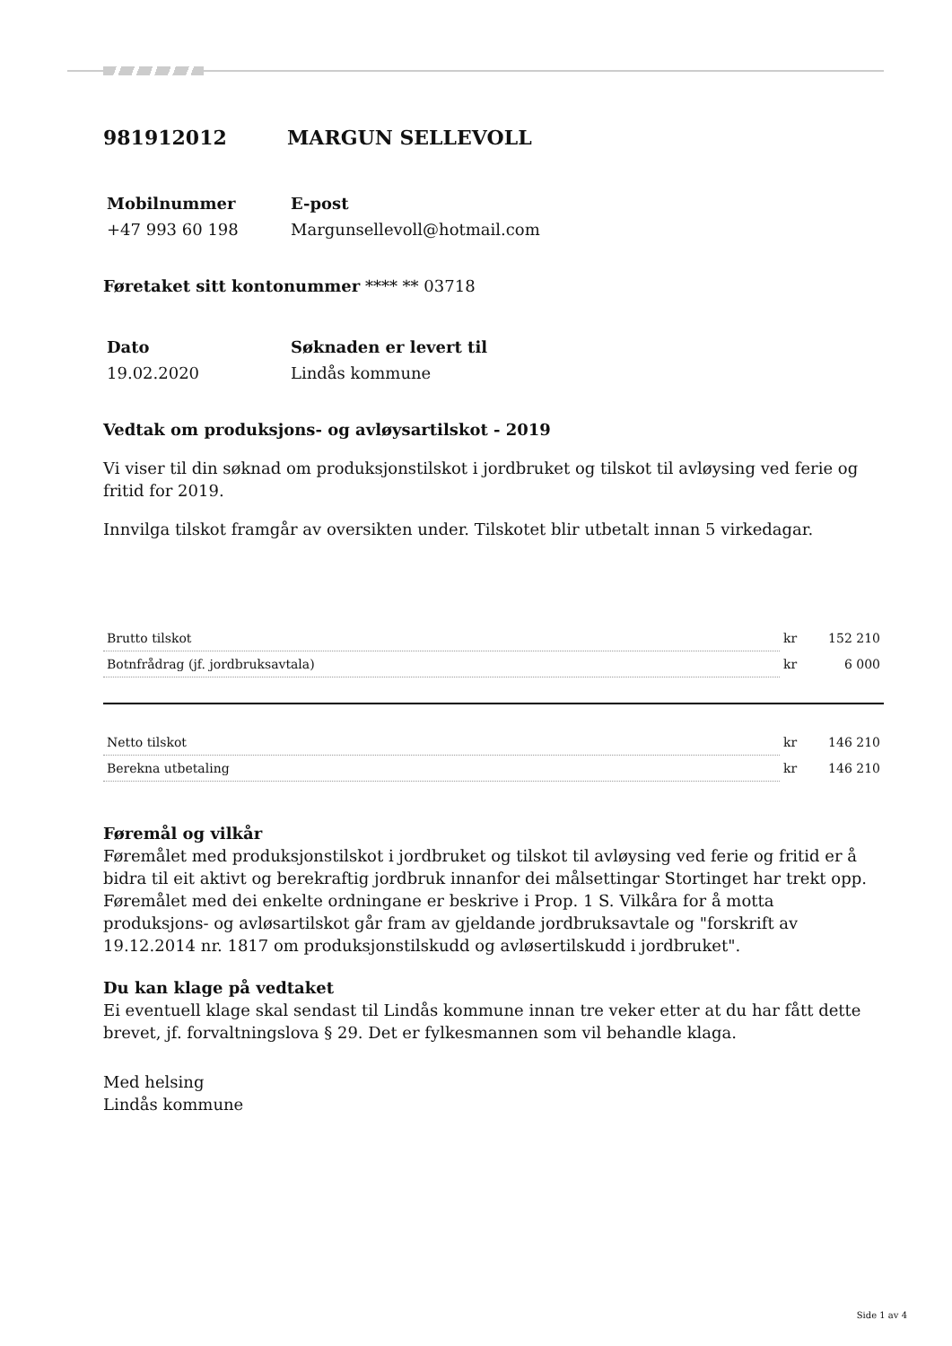981912012 MARGUN SELLEVOLL
Mobilnummer E-post
+47 993 60 198 Margunsellevoll@hotmail.com
Føretaket sitt kontonummer **** ** 03718
Dato Søknaden er levert til
19.02.2020 Lindås kommune
Vedtak om produksjons- og avløysartilskot - 2019
Vi viser til din søknad om produksjonstilskot i jordbruket og tilskot til avløysing ved ferie og fritid for 2019.
Innvilga tilskot framgår av oversikten under. Tilskotet blir utbetalt innan 5 virkedagar.
| Brutto tilskot | kr | 152 210 |
| Botnfrådrag (jf. jordbruksavtala) | kr | 6 000 |
| Netto tilskot | kr | 146 210 |
| Berekna utbetaling | kr | 146 210 |
Føremål og vilkår
Føremålet med produksjonstilskot i jordbruket og tilskot til avløysing ved ferie og fritid er å bidra til eit aktivt og berekraftig jordbruk innanfor dei målsettingar Stortinget har trekt opp. Føremålet med dei enkelte ordningane er beskrive i Prop. 1 S. Vilkåra for å motta produksjons- og avløsartilskot går fram av gjeldande jordbruksavtale og "forskrift av 19.12.2014 nr. 1817 om produksjonstilskudd og avløsertilskudd i jordbruket".
Du kan klage på vedtaket
Ei eventuell klage skal sendast til Lindås kommune innan tre veker etter at du har fått dette brevet, jf. forvaltningslova § 29. Det er fylkesmannen som vil behandle klaga.
Med helsing
Lindås kommune
Side 1 av 4